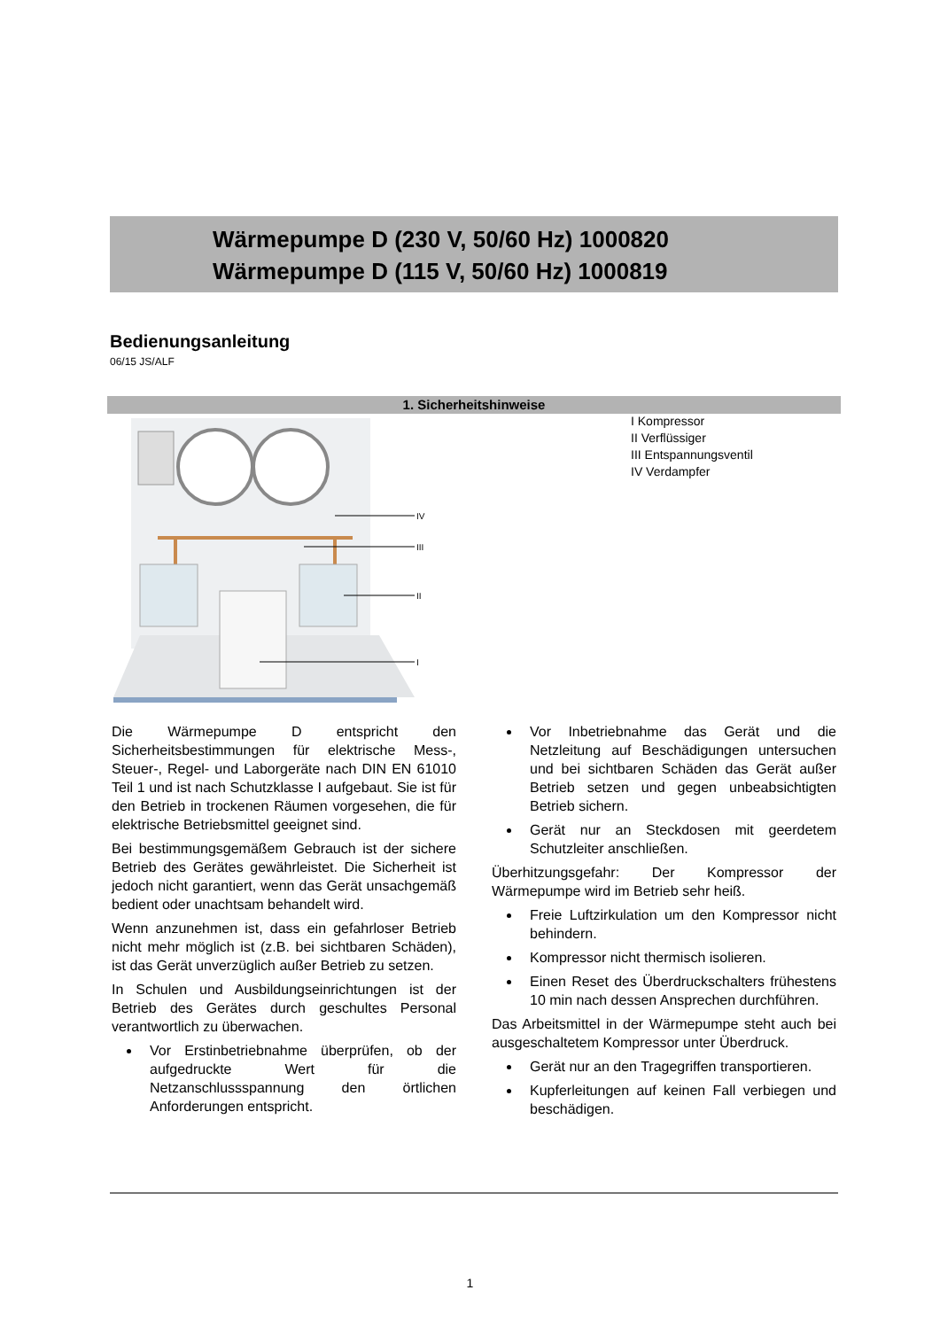Wärmepumpe D (230 V, 50/60 Hz) 1000820
Wärmepumpe D (115 V, 50/60 Hz) 1000819
Bedienungsanleitung
06/15 JS/ALF
1. Sicherheitshinweise
IV
III
II
I
I Kompressor
II Verflüssiger
III Entspannungsventil
IV Verdampfer
Die Wärmepumpe D entspricht den Sicherheitsbestimmungen für elektrische Mess-, Steuer-, Regel- und Laborgeräte nach DIN EN 61010 Teil 1 und ist nach Schutzklasse I aufgebaut. Sie ist für den Betrieb in trockenen Räumen vorgesehen, die für elektrische Betriebsmittel geeignet sind.
Bei bestimmungsgemäßem Gebrauch ist der sichere Betrieb des Gerätes gewährleistet. Die Sicherheit ist jedoch nicht garantiert, wenn das Gerät unsachgemäß bedient oder unachtsam behandelt wird.
Wenn anzunehmen ist, dass ein gefahrloser Betrieb nicht mehr möglich ist (z.B. bei sichtbaren Schäden), ist das Gerät unverzüglich außer Betrieb zu setzen.
In Schulen und Ausbildungseinrichtungen ist der Betrieb des Gerätes durch geschultes Personal verantwortlich zu überwachen.
Vor Erstinbetriebnahme überprüfen, ob der aufgedruckte Wert für die Netzanschlussspannung den örtlichen Anforderungen entspricht.
Vor Inbetriebnahme das Gerät und die Netzleitung auf Beschädigungen untersuchen und bei sichtbaren Schäden das Gerät außer Betrieb setzen und gegen unbeabsichtigten Betrieb sichern.
Gerät nur an Steckdosen mit geerdetem Schutzleiter anschließen.
Überhitzungsgefahr: Der Kompressor der Wärmepumpe wird im Betrieb sehr heiß.
Freie Luftzirkulation um den Kompressor nicht behindern.
Kompressor nicht thermisch isolieren.
Einen Reset des Überdruckschalters frühestens 10 min nach dessen Ansprechen durchführen.
Das Arbeitsmittel in der Wärmepumpe steht auch bei ausgeschaltetem Kompressor unter Überdruck.
Gerät nur an den Tragegriffen transportieren.
Kupferleitungen auf keinen Fall verbiegen und beschädigen.
1